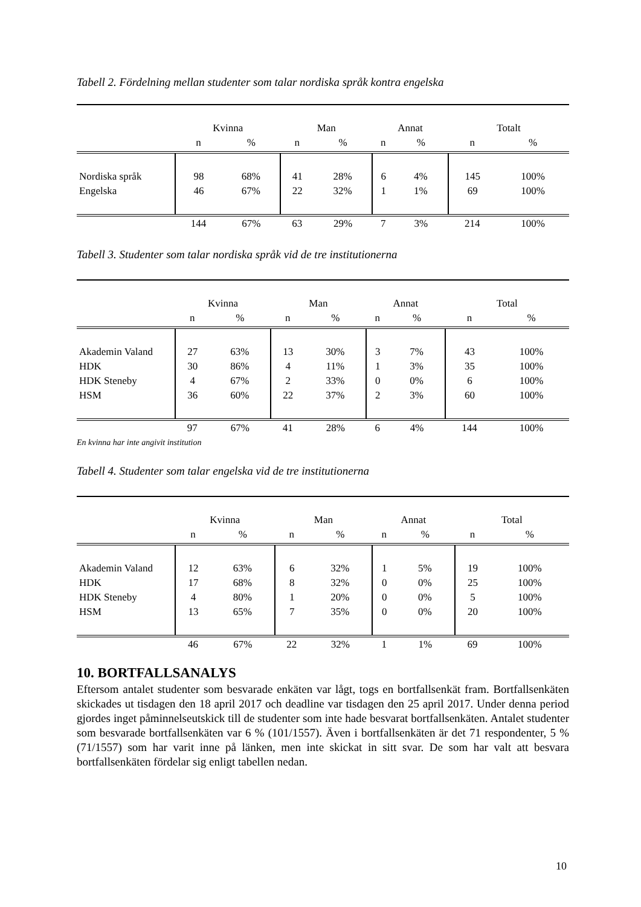Tabell 2. Fördelning mellan studenter som talar nordiska språk kontra engelska
| | Kvinna | | Man | | Annat | | Totalt | |
| --- | --- | --- | --- | --- | --- | --- | --- | --- |
| | n | % | n | % | n | % | n | % |
| Nordiska språk | 98 | 68% | 41 | 28% | 6 | 4% | 145 | 100% |
| Engelska | 46 | 67% | 22 | 32% | 1 | 1% | 69 | 100% |
| | 144 | 67% | 63 | 29% | 7 | 3% | 214 | 100% |
Tabell 3. Studenter som talar nordiska språk vid de tre institutionerna
| | Kvinna | | Man | | Annat | | Total | |
| --- | --- | --- | --- | --- | --- | --- | --- | --- |
| | n | % | n | % | n | % | n | % |
| Akademin Valand | 27 | 63% | 13 | 30% | 3 | 7% | 43 | 100% |
| HDK | 30 | 86% | 4 | 11% | 1 | 3% | 35 | 100% |
| HDK Steneby | 4 | 67% | 2 | 33% | 0 | 0% | 6 | 100% |
| HSM | 36 | 60% | 22 | 37% | 2 | 3% | 60 | 100% |
| | 97 | 67% | 41 | 28% | 6 | 4% | 144 | 100% |
En kvinna har inte angivit institution
Tabell 4. Studenter som talar engelska vid de tre institutionerna
| | Kvinna | | Man | | Annat | | Total | |
| --- | --- | --- | --- | --- | --- | --- | --- | --- |
| | n | % | n | % | n | % | n | % |
| Akademin Valand | 12 | 63% | 6 | 32% | 1 | 5% | 19 | 100% |
| HDK | 17 | 68% | 8 | 32% | 0 | 0% | 25 | 100% |
| HDK Steneby | 4 | 80% | 1 | 20% | 0 | 0% | 5 | 100% |
| HSM | 13 | 65% | 7 | 35% | 0 | 0% | 20 | 100% |
| | 46 | 67% | 22 | 32% | 1 | 1% | 69 | 100% |
10. BORTFALLSANALYS
Eftersom antalet studenter som besvarade enkäten var lågt, togs en bortfallsenkät fram. Bortfallsenkäten skickades ut tisdagen den 18 april 2017 och deadline var tisdagen den 25 april 2017. Under denna period gjordes inget påminnelseutskick till de studenter som inte hade besvarat bortfallsenkäten. Antalet studenter som besvarade bortfallsenkäten var 6 % (101/1557). Även i bortfallsenkäten är det 71 respondenter, 5 % (71/1557) som har varit inne på länken, men inte skickat in sitt svar. De som har valt att besvara bortfallsenkäten fördelar sig enligt tabellen nedan.
10